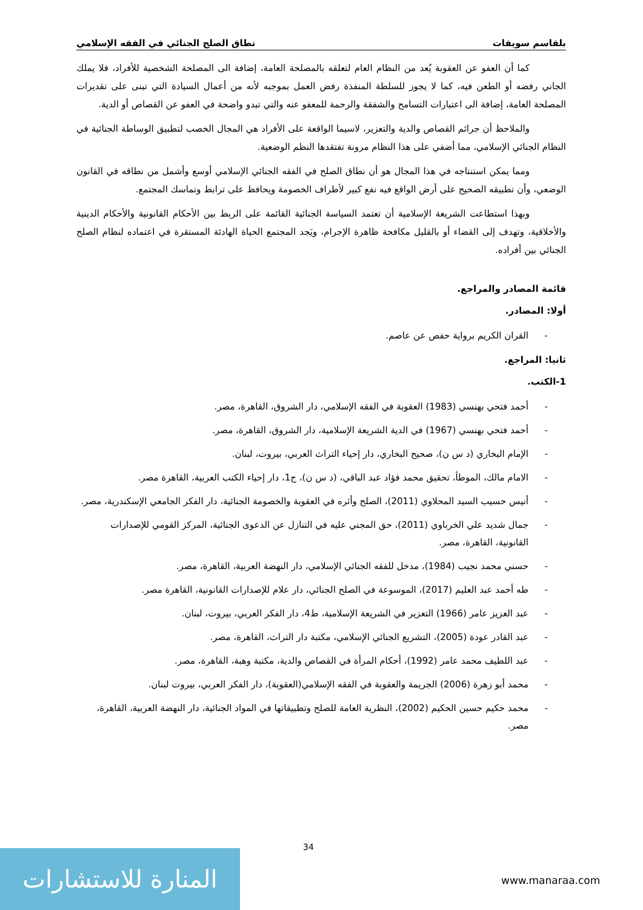بلقاسم سويقات نطاق الصلح الجنائي في الفقه الإسلامي
كما أن العفو عن العقوبة يُعد من النظام العام لتعلقه بالمصلحة العامة، إضافة الى المصلحة الشخصية للأفراد، فلا يملك الجاني رفضه أو الطعن فيه، كما لا يجوز للسلطة المنفذة رفض العمل بموجبه لأنه من أعمال السيادة التي تبنى على تقديرات المصلحة العامة، إضافة الى اعتبارات التسامح والشفقة والرحمة للمعفو عنه والتي تبدو واضحة في العفو عن القصاص أو الدية.
والملاحظ أن جرائم القصاص والدية والتعزير، لاسيما الواقعة على الأفراد هي المجال الخصب لتطبيق الوساطة الجنائية في النظام الجنائي الإسلامي، مما أضفي على هذا النظام مرونة تفتقدها النظم الوضعية.
ومما يمكن استنتاجه في هذا المجال هو أن نطاق الصلح في الفقه الجنائي الإسلامي أوسع وأشمل من نطاقه في القانون الوضعي، وأن تطبيقه الصحيح على أرض الواقع فيه نفع كبير لأطراف الخصومة ويحافظ على ترابط وتماسك المجتمع.
وبهذا استطاعت الشريعة الإسلامية أن تعتمد السياسة الجنائية القائمة على الربط بين الأحكام القانونية والأحكام الدينية والأخلاقية، وتهدف إلى القضاء أو بالقليل مكافحة ظاهرة الإجرام، ويَجد المجتمع الحياة الهادئة المستقرة في اعتماده لنظام الصلح الجنائي بين أفراده.
قائمة المصادر والمراجع.
أولا: المصادر.
- القران الكريم برواية حفص عن عاصم.
ثانيا: المراجع.
1-الكتب.
- أحمد فتحي بهنسي (1983) العقوبة في الفقه الإسلامي، دار الشروق، القاهرة، مصر.
- أحمد فتحي بهنسي (1967) في الدية الشريعة الإسلامية، دار الشروق، القاهرة، مصر.
- الإمام البخاري (د س ن)، صحيح البخاري، دار إحياء التراث العربي، بيروت، لبنان.
- الامام مالك، الموطأ، تحقيق محمد فؤاد عبد الباقي، (د س ن)، ج1، دار إحياء الكتب العربية، القاهرة مصر.
- أنيس حسيب السيد المحلاوي (2011)، الصلح وأثره في العقوبة والخصومة الجنائية، دار الفكر الجامعي الإسكندرية، مصر.
- جمال شديد علي الخرباوي (2011)، حق المجني عليه في التنازل عن الدعوى الجنائية، المركز القومي للإصدارات القانونية، القاهرة، مصر.
- حسني محمد نجيب (1984)، مدخل للفقه الجنائي الإسلامي، دار النهضة العربية، القاهرة، مصر.
- طه أحمد عبد العليم (2017)، الموسوعة في الصلح الجنائي، دار علام للإصدارات القانونية، القاهرة مصر.
- عبد العزيز عامر (1966) التعزير في الشريعة الإسلامية، ط4، دار الفكر العربي، بيروت، لبنان.
- عبد القادر عودة (2005)، التشريع الجنائي الإسلامي، مكتبة دار التراث، القاهرة، مصر.
- عبد اللطيف محمد عامر (1992)، أحكام المرأة في القصاص والدية، مكتبة وهبة، القاهرة، مصر.
- محمد أبو زهرة (2006) الجريمة والعقوبة في الفقه الإسلامي(العقوبة)، دار الفكر العربي، بيروت لبنان.
- محمد حكيم حسين الحكيم (2002)، النظرية العامة للصلح وتطبيقاتها في المواد الجنائية، دار النهضة العربية، القاهرة، مصر.
34
المنارة للاستشارات
www.manaraa.com